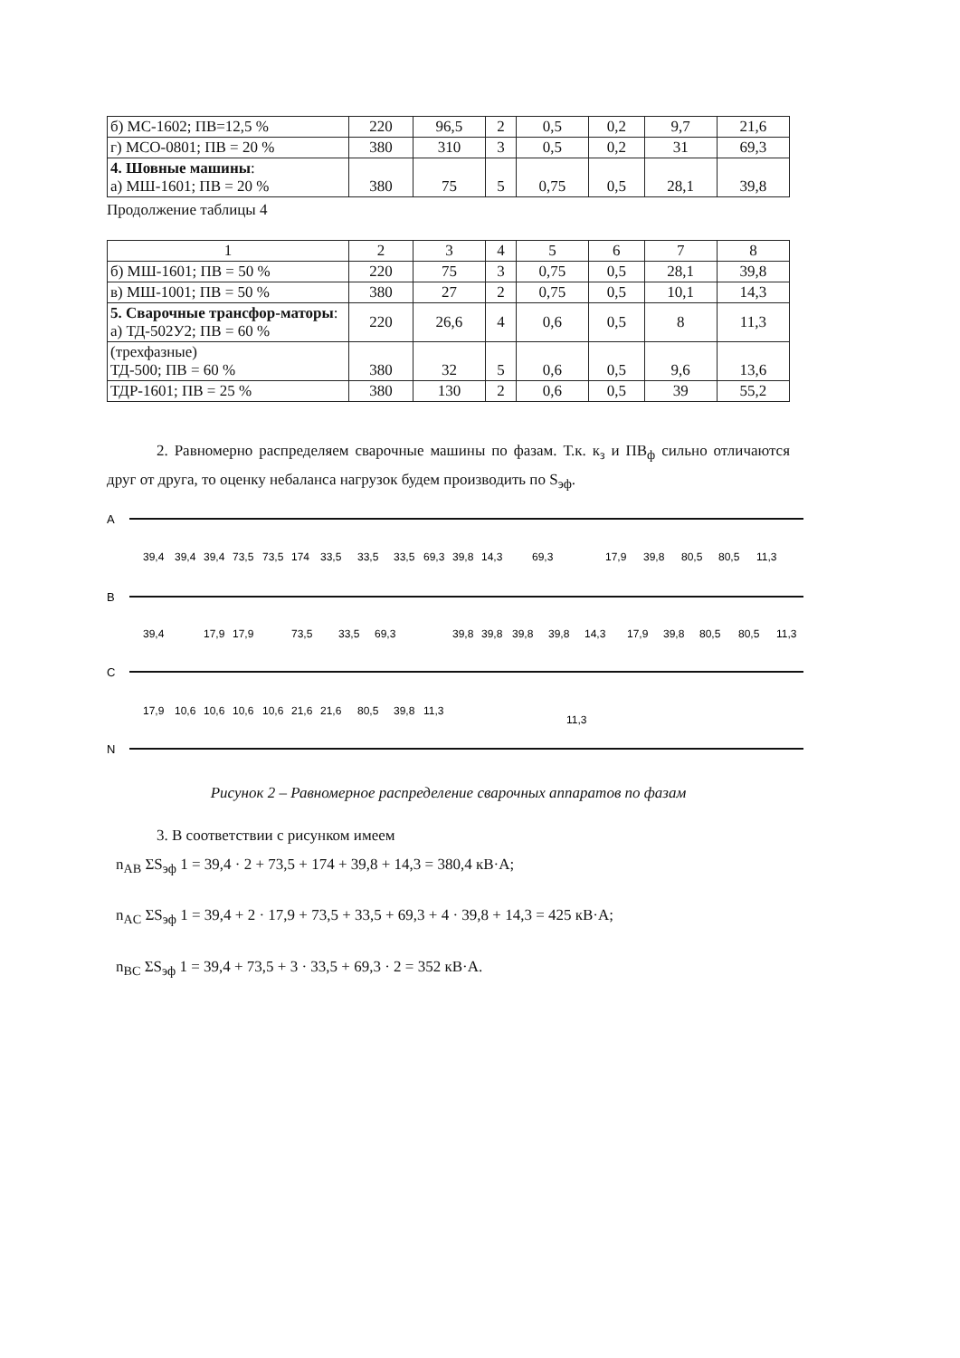| б) МС-1602; ПВ=12,5 % | 220 | 96,5 | 2 | 0,5 | 0,2 | 9,7 | 21,6 |
| г) МСО-0801; ПВ = 20 % | 380 | 310 | 3 | 0,5 | 0,2 | 31 | 69,3 |
| 4. Шовные машины : а) МШ-1601; ПВ = 20 % | 380 | 75 | 5 | 0,75 | 0,5 | 28,1 | 39,8 |
Продолжение таблицы 4
| 1 | 2 | 3 | 4 | 5 | 6 | 7 | 8 |
| б) МШ-1601; ПВ = 50 % | 220 | 75 | 3 | 0,75 | 0,5 | 28,1 | 39,8 |
| в) МШ-1001; ПВ = 50 % | 380 | 27 | 2 | 0,75 | 0,5 | 10,1 | 14,3 |
| 5. Сварочные трансфор-маторы : а) ТД-502У2; ПВ = 60 % | 220 | 26,6 | 4 | 0,6 | 0,5 | 8 | 11,3 |
| (трехфазные) ТД-500; ПВ = 60 % | 380 | 32 | 5 | 0,6 | 0,5 | 9,6 | 13,6 |
| ТДР-1601; ПВ = 25 % | 380 | 130 | 2 | 0,6 | 0,5 | 39 | 55,2 |
2. Равномерно распределяем сварочные машины по фазам. Т.к. к<sub>з</sub> и ПВ<sub>ф</sub> сильно отличаются друг от друга, то оценку небаланса нагрузок будем производить по S<sub>эф</sub>.
A
B
C
N
39,4
39,4
39,4
73,5
73,5
174
33,5
33,5
33,5
69,3
39,8
14,3
69,3
17,9
39,8
80,5
80,5
11,3
39,4
17,9
17,9
73,5
33,5
69,3
39,8
39,8
39,8
39,8
14,3
17,9
39,8
80,5
80,5
11,3
17,9
10,6
10,6
10,6
10,6
21,6
21,6
80,5
39,8
11,3
11,3
Рисунок 2 – Равномерное распределение сварочных аппаратов по фазам
3. В соответствии с рисунком имеем
n<sub>AB</sub> ΣS<sub>эф</sub> 1 = 39,4 · 2 + 73,5 + 174 + 39,8 + 14,3 = 380,4 кВ·А;
n<sub>AC</sub> ΣS<sub>эф</sub> 1 = 39,4 + 2 · 17,9 + 73,5 + 33,5 + 69,3 + 4 · 39,8 + 14,3 = 425 кВ·А;
n<sub>BC</sub> ΣS<sub>эф</sub> 1 = 39,4 + 73,5 + 3 · 33,5 + 69,3 · 2 = 352 кВ·А.